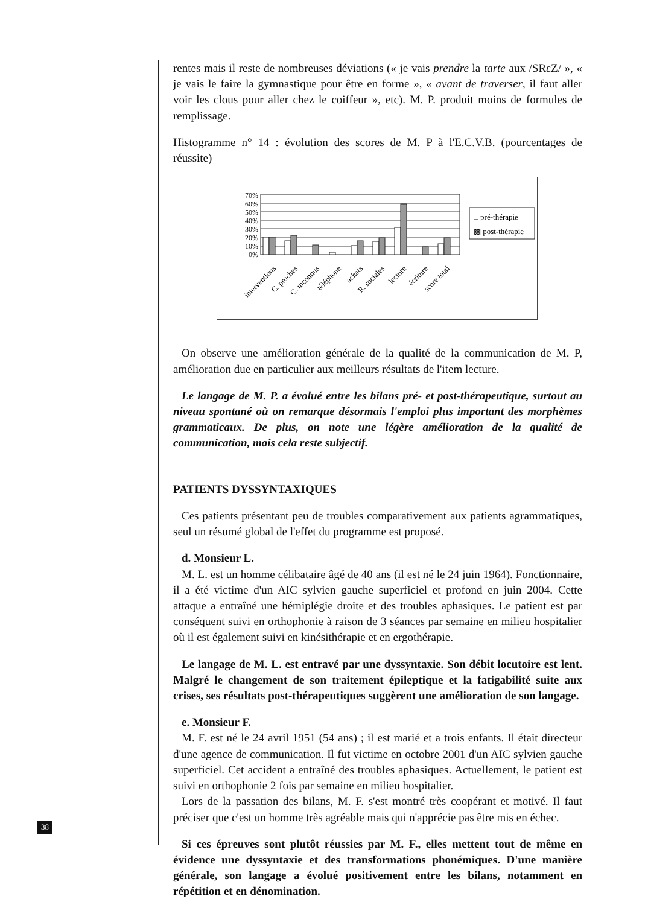rentes mais il reste de nombreuses déviations (« je vais prendre la tarte aux /SRεZ/ », « je vais le faire la gymnastique pour être en forme », « avant de traverser, il faut aller voir les clous pour aller chez le coiffeur », etc). M. P. produit moins de formules de remplissage.
Histogramme n° 14 : évolution des scores de M. P à l'E.C.V.B. (pourcentages de réussite)
70%
60%
50%
40%
30%
20%
10%
0%
□ pré-thérapie
▩ post-thérapie
interventions
C. proches
C. inconnus
téléphone
achats
R. sociales
lecture
écriture
score total
On observe une amélioration générale de la qualité de la communication de M. P, amélioration due en particulier aux meilleurs résultats de l'item lecture.
Le langage de M. P. a évolué entre les bilans pré- et post-thérapeutique, surtout au niveau spontané où on remarque désormais l'emploi plus important des morphèmes grammaticaux. De plus, on note une légère amélioration de la qualité de communication, mais cela reste subjectif.
PATIENTS DYSSYNTAXIQUES
Ces patients présentant peu de troubles comparativement aux patients agrammatiques, seul un résumé global de l'effet du programme est proposé.
d. Monsieur L.
M. L. est un homme célibataire âgé de 40 ans (il est né le 24 juin 1964). Fonctionnaire, il a été victime d'un AIC sylvien gauche superficiel et profond en juin 2004. Cette attaque a entraîné une hémiplégie droite et des troubles aphasiques. Le patient est par conséquent suivi en orthophonie à raison de 3 séances par semaine en milieu hospitalier où il est également suivi en kinésithérapie et en ergothérapie.
Le langage de M. L. est entravé par une dyssyntaxie. Son débit locutoire est lent. Malgré le changement de son traitement épileptique et la fatigabilité suite aux crises, ses résultats post-thérapeutiques suggèrent une amélioration de son langage.
e. Monsieur F.
M. F. est né le 24 avril 1951 (54 ans) ; il est marié et a trois enfants. Il était directeur d'une agence de communication. Il fut victime en octobre 2001 d'un AIC sylvien gauche superficiel. Cet accident a entraîné des troubles aphasiques. Actuellement, le patient est suivi en orthophonie 2 fois par semaine en milieu hospitalier.
Lors de la passation des bilans, M. F. s'est montré très coopérant et motivé. Il faut préciser que c'est un homme très agréable mais qui n'apprécie pas être mis en échec.
Si ces épreuves sont plutôt réussies par M. F., elles mettent tout de même en évidence une dyssyntaxie et des transformations phonémiques. D'une manière générale, son langage a évolué positivement entre les bilans, notamment en répétition et en dénomination.
38